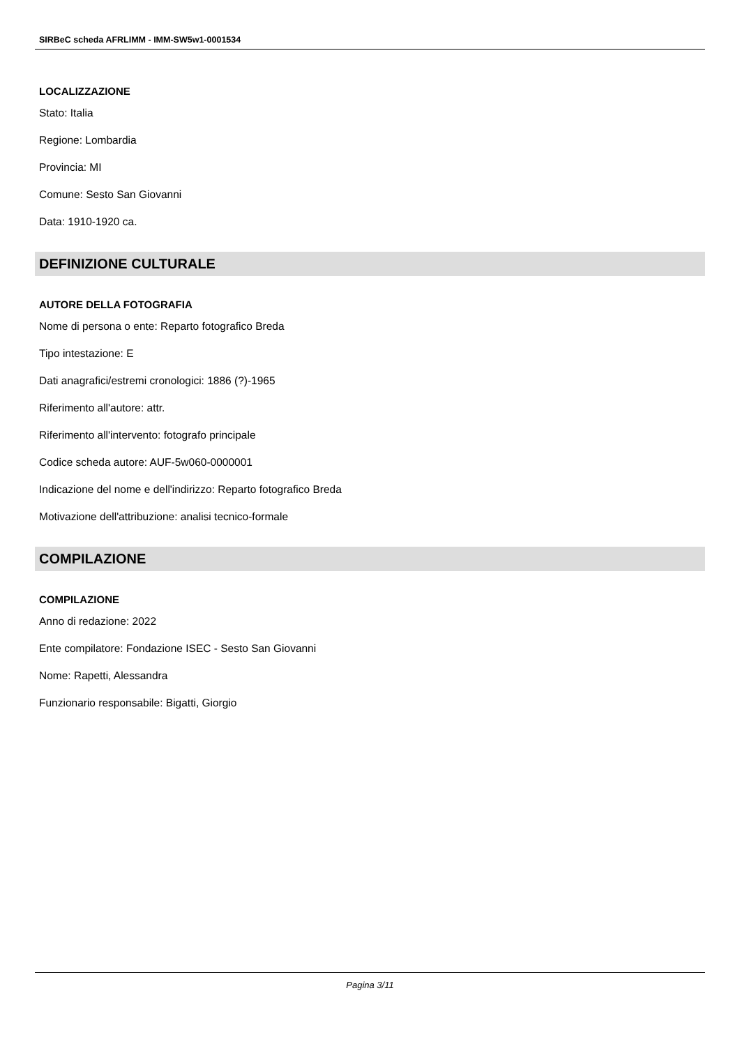SIRBeC scheda AFRLIMM - IMM-SW5w1-0001534
LOCALIZZAZIONE
Stato: Italia
Regione: Lombardia
Provincia: MI
Comune: Sesto San Giovanni
Data: 1910-1920 ca.
DEFINIZIONE CULTURALE
AUTORE DELLA FOTOGRAFIA
Nome di persona o ente: Reparto fotografico Breda
Tipo intestazione: E
Dati anagrafici/estremi cronologici: 1886 (?)-1965
Riferimento all'autore: attr.
Riferimento all'intervento: fotografo principale
Codice scheda autore: AUF-5w060-0000001
Indicazione del nome e dell'indirizzo: Reparto fotografico Breda
Motivazione dell'attribuzione: analisi tecnico-formale
COMPILAZIONE
COMPILAZIONE
Anno di redazione: 2022
Ente compilatore: Fondazione ISEC - Sesto San Giovanni
Nome: Rapetti, Alessandra
Funzionario responsabile: Bigatti, Giorgio
Pagina 3/11